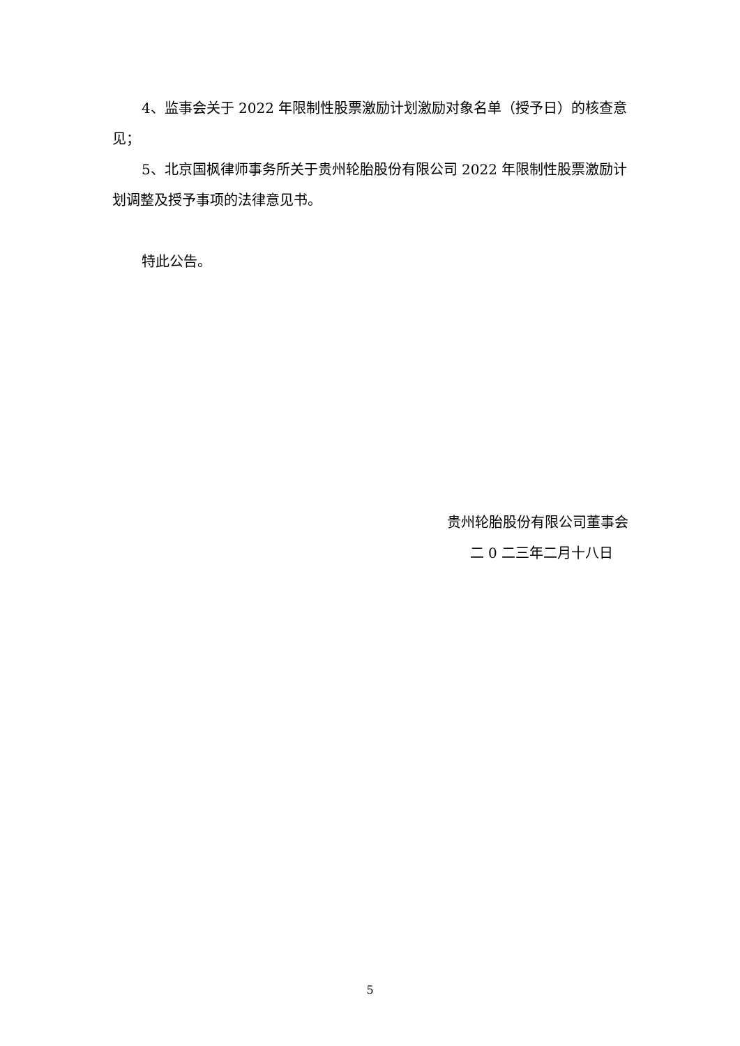4、监事会关于 2022 年限制性股票激励计划激励对象名单（授予日）的核查意见；
5、北京国枫律师事务所关于贵州轮胎股份有限公司 2022 年限制性股票激励计划调整及授予事项的法律意见书。
特此公告。
贵州轮胎股份有限公司董事会
二 0 二三年二月十八日
5